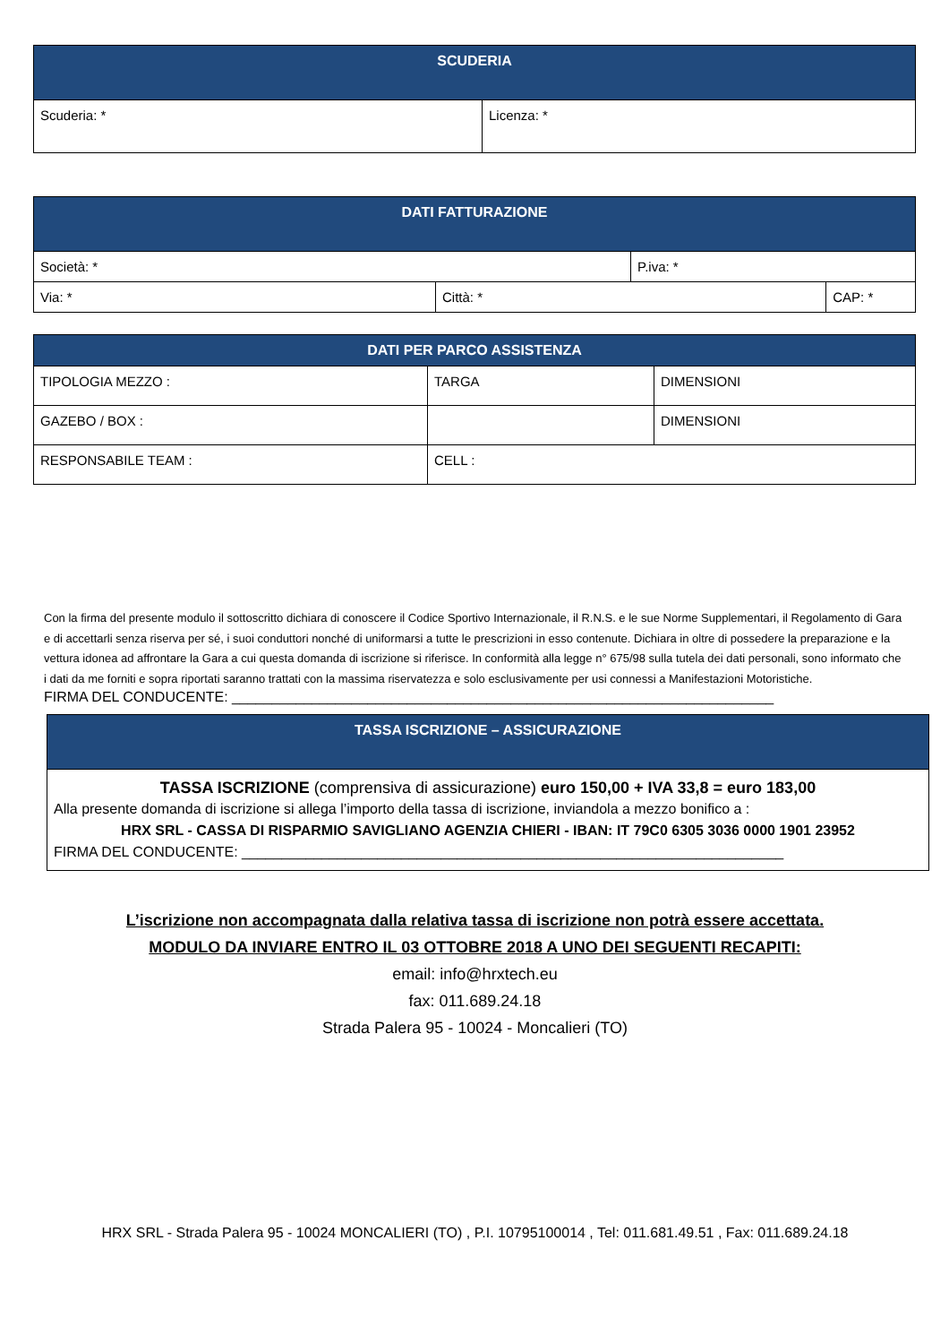| SCUDERIA | |
| --- | --- |
| Scuderia: * | Licenza: * |
| DATI FATTURAZIONE | | | |
| --- | --- | --- | --- |
| Società: * | | P.iva: * | |
| Via: * | Città: * | | CAP: * |
| DATI PER PARCO ASSISTENZA | | |
| --- | --- | --- |
| TIPOLOGIA MEZZO : | TARGA | DIMENSIONI |
| GAZEBO / BOX : | | DIMENSIONI |
| RESPONSABILE TEAM : | CELL : | |
Con la firma del presente modulo il sottoscritto dichiara di conoscere il Codice Sportivo Internazionale, il R.N.S. e le sue Norme Supplementari, il Regolamento di Gara e di accettarli senza riserva per sé, i suoi conduttori nonché di uniformarsi a tutte le prescrizioni in esso contenute. Dichiara in oltre di possedere la preparazione e la vettura idonea ad affrontare la Gara a cui questa domanda di iscrizione si riferisce. In conformità alla legge n° 675/98 sulla tutela dei dati personali, sono informato che i dati da me forniti e sopra riportati saranno trattati con la massima riservatezza e solo esclusivamente per usi connessi a Manifestazioni Motoristiche.
FIRMA DEL CONDUCENTE: ____________________________________________________________________
| TASSA ISCRIZIONE – ASSICURAZIONE |
| --- |
| TASSA ISCRIZIONE (comprensiva di assicurazione) euro 150,00 + IVA 33,8 = euro 183,00 Alla presente domanda di iscrizione si allega l’importo della tassa di iscrizione, inviandola a mezzo bonifico a : HRX SRL - CASSA DI RISPARMIO SAVIGLIANO AGENZIA CHIERI - IBAN: IT 79C0 6305 3036 0000 1901 23952 FIRMA DEL CONDUCENTE: ____________________________________________________________________ |
L’iscrizione non accompagnata dalla relativa tassa di iscrizione non potrà essere accettata.
MODULO DA INVIARE ENTRO IL 03 OTTOBRE 2018 A UNO DEI SEGUENTI RECAPITI:
email: info@hrxtech.eu
fax: 011.689.24.18
Strada Palera 95 - 10024 - Moncalieri (TO)
HRX SRL - Strada Palera 95 - 10024 MONCALIERI (TO) , P.I. 10795100014 , Tel: 011.681.49.51 , Fax: 011.689.24.18